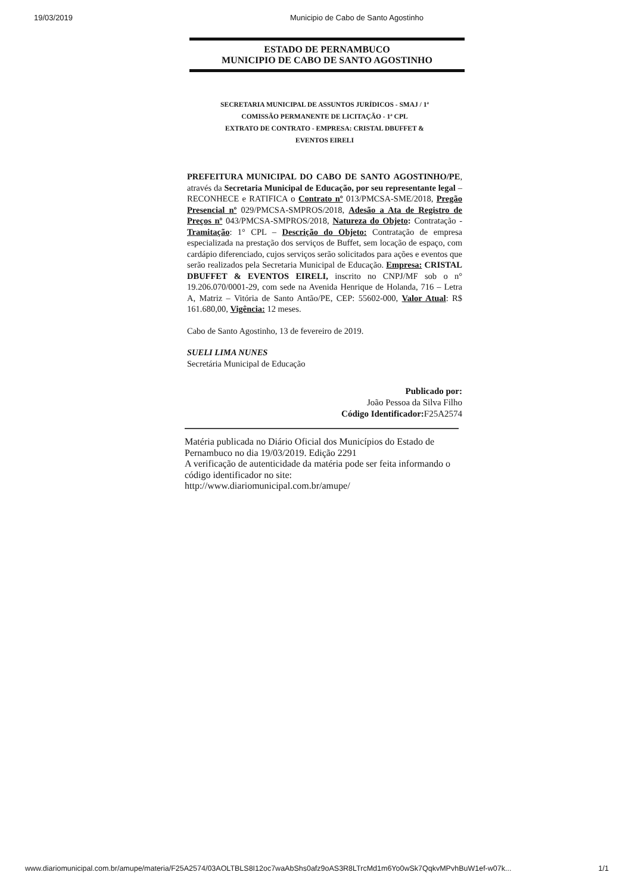19/03/2019 Municipio de Cabo de Santo Agostinho
ESTADO DE PERNAMBUCO
MUNICIPIO DE CABO DE SANTO AGOSTINHO
SECRETARIA MUNICIPAL DE ASSUNTOS JURÍDICOS - SMAJ / 1ª
COMISSÃO PERMANENTE DE LICITAÇÃO - 1ª CPL
EXTRATO DE CONTRATO - EMPRESA: CRISTAL DBUFFET &
EVENTOS EIRELI
PREFEITURA MUNICIPAL DO CABO DE SANTO AGOSTINHO/PE, através da Secretaria Municipal de Educação, por seu representante legal – RECONHECE e RATIFICA o Contrato nº 013/PMCSA-SME/2018, Pregão Presencial nº 029/PMCSA-SMPROS/2018, Adesão a Ata de Registro de Preços nº 043/PMCSA-SMPROS/2018, Natureza do Objeto: Contratação - Tramitação: 1° CPL – Descrição do Objeto: Contratação de empresa especializada na prestação dos serviços de Buffet, sem locação de espaço, com cardápio diferenciado, cujos serviços serão solicitados para ações e eventos que serão realizados pela Secretaria Municipal de Educação. Empresa: CRISTAL DBUFFET & EVENTOS EIRELI, inscrito no CNPJ/MF sob o n° 19.206.070/0001-29, com sede na Avenida Henrique de Holanda, 716 – Letra A, Matriz – Vitória de Santo Antão/PE, CEP: 55602-000, Valor Atual: R$ 161.680,00, Vigência: 12 meses.
Cabo de Santo Agostinho, 13 de fevereiro de 2019.
SUELI LIMA NUNES
Secretária Municipal de Educação
Publicado por:
João Pessoa da Silva Filho
Código Identificador: F25A2574
Matéria publicada no Diário Oficial dos Municípios do Estado de Pernambuco no dia 19/03/2019. Edição 2291
A verificação de autenticidade da matéria pode ser feita informando o código identificador no site:
http://www.diariomunicipal.com.br/amupe/
www.diariomunicipal.com.br/amupe/materia/F25A2574/03AOLTBLS8I12oc7waAbShs0afz9oAS3R8LTrcMd1m6Yo0wSk7QqkvMPvhBuW1ef-w07k... 1/1